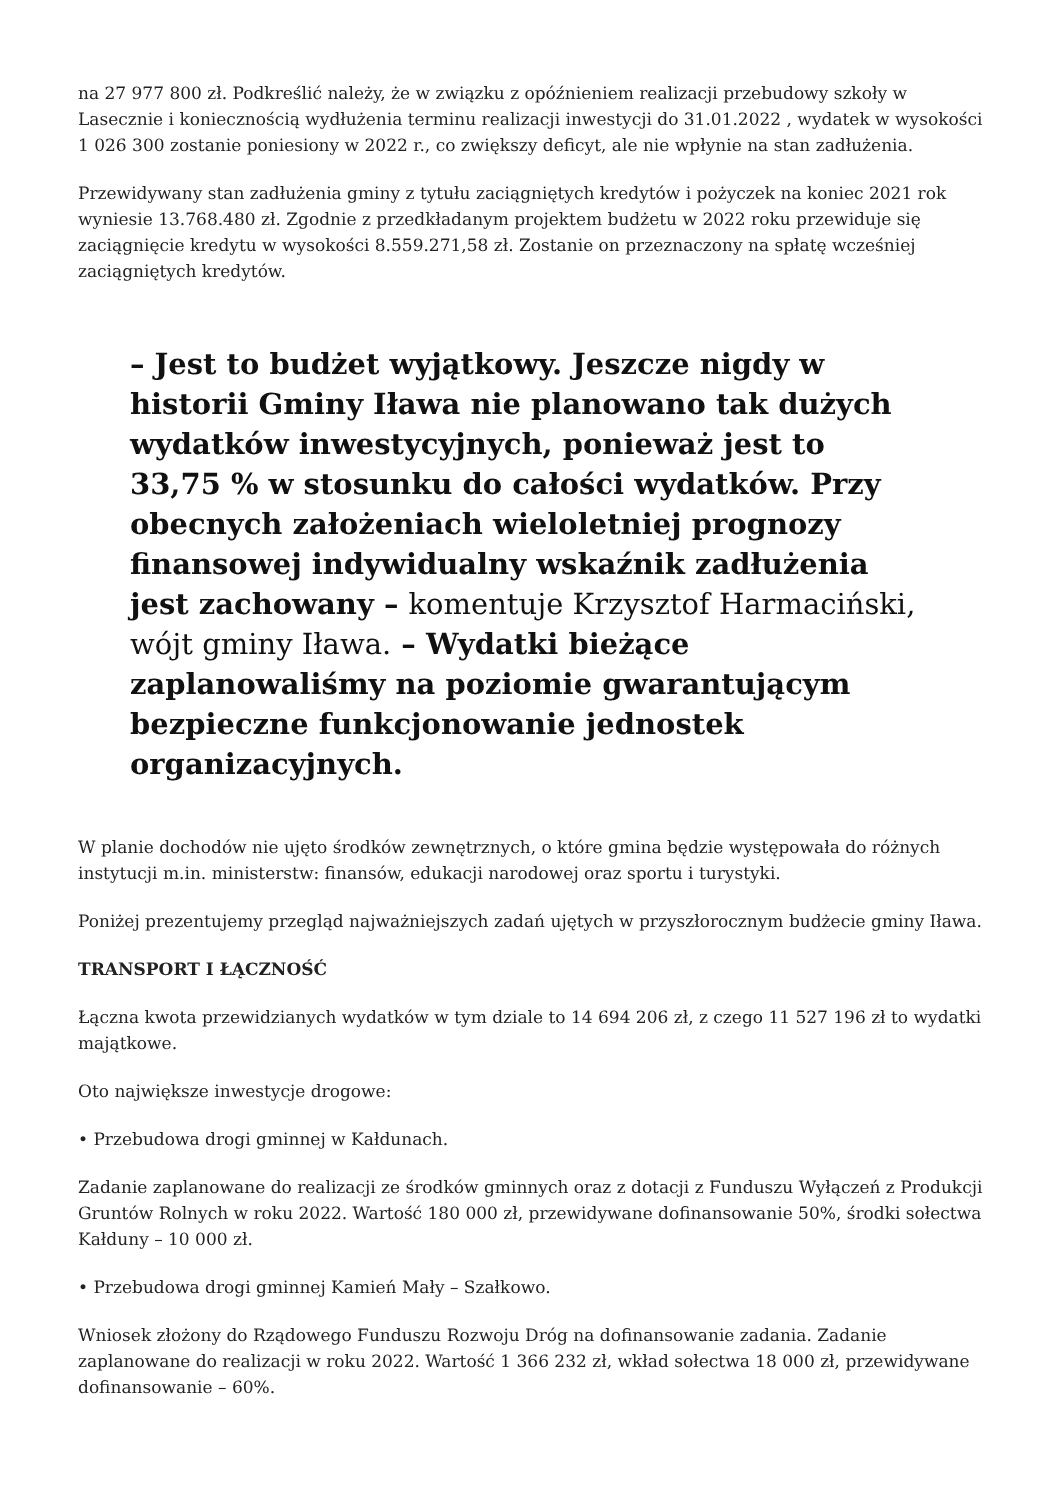na 27 977 800 zł. Podkreślić należy, że w związku z opóźnieniem realizacji przebudowy szkoły w Lasecznie i koniecznością wydłużenia terminu realizacji inwestycji do 31.01.2022 , wydatek w wysokości 1 026 300 zostanie poniesiony w 2022 r., co zwiększy deficyt, ale nie wpłynie na stan zadłużenia.
Przewidywany stan zadłużenia gminy z tytułu zaciągniętych kredytów i pożyczek na koniec 2021 rok wyniesie 13.768.480 zł. Zgodnie z przedkładanym projektem budżetu w 2022 roku przewiduje się zaciągnięcie kredytu w wysokości 8.559.271,58 zł. Zostanie on przeznaczony na spłatę wcześniej zaciągniętych kredytów.
– Jest to budżet wyjątkowy. Jeszcze nigdy w historii Gminy Iława nie planowano tak dużych wydatków inwestycyjnych, ponieważ jest to 33,75 % w stosunku do całości wydatków. Przy obecnych założeniach wieloletniej prognozy finansowej indywidualny wskaźnik zadłużenia jest zachowany – komentuje Krzysztof Harmaciński, wójt gminy Iława. – Wydatki bieżące zaplanowaliśmy na poziomie gwarantującym bezpieczne funkcjonowanie jednostek organizacyjnych.
W planie dochodów nie ujęto środków zewnętrznych, o które gmina będzie występowała do różnych instytucji m.in. ministerstw: finansów, edukacji narodowej oraz sportu i turystyki.
Poniżej prezentujemy przegląd najważniejszych zadań ujętych w przyszłorocznym budżecie gminy Iława.
TRANSPORT I ŁĄCZNOŚĆ
Łączna kwota przewidzianych wydatków w tym dziale to 14 694 206 zł, z czego 11 527 196 zł to wydatki majątkowe.
Oto największe inwestycje drogowe:
• Przebudowa drogi gminnej w Kałdunach.
Zadanie zaplanowane do realizacji ze środków gminnych oraz z dotacji z Funduszu Wyłączeń z Produkcji Gruntów Rolnych w roku 2022. Wartość 180 000 zł, przewidywane dofinansowanie 50%, środki sołectwa Kałduny – 10 000 zł.
• Przebudowa drogi gminnej Kamień Mały – Szałkowo.
Wniosek złożony do Rządowego Funduszu Rozwoju Dróg na dofinansowanie zadania. Zadanie zaplanowane do realizacji w roku 2022. Wartość 1 366 232 zł, wkład sołectwa 18 000 zł, przewidywane dofinansowanie – 60%.